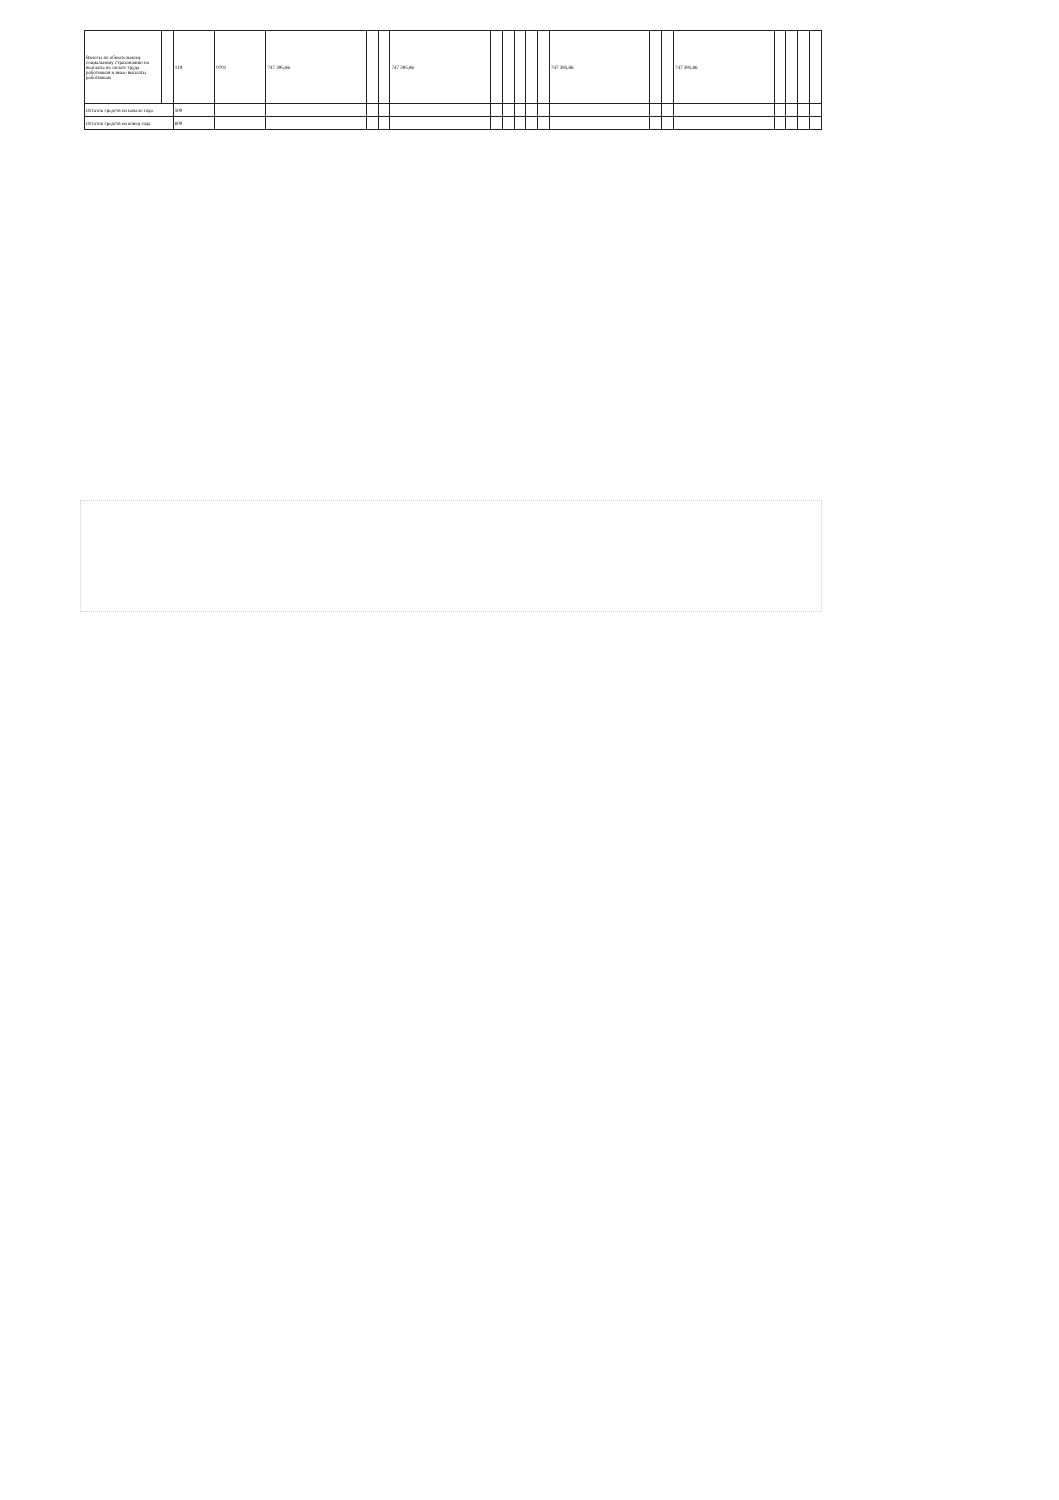| Взносы по обязательному социальному страхованию на выплаты по оплате труда работников и иные выплаты работникам | | 119 | 0701 | 747 395,86 | | | 747 395,86 | | | | | | 747 395,86 | | | 747 395,86 | | | | |
| Остаток средств на начало года | | 500 | | | | | | | | | | | | | | | | | | |
| Остаток средств на конец года | | 600 | | | | | | | | | | | | | | | | | | |